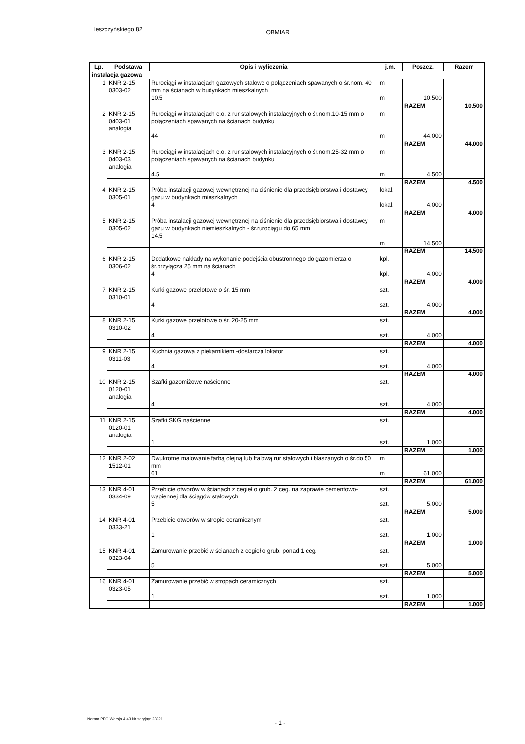leszczyńskiego 82 OBMIAR
| Lp. | Podstawa | Opis i wyliczenia | j.m. | Poszcz. | Razem |
| --- | --- | --- | --- | --- | --- |
| instalacja gazowa | | | | | |
| 1 | KNR 2-15 0303-02 | Rurociągi w instalacjach gazowych stalowe o połączeniach spawanych o śr.nom. 40 mm na ścianach w budynkach mieszkalnych 10.5 | m m | 10.500 | |
| | | | | RAZEM | 10.500 |
| 2 | KNR 2-15 0403-01 analogia | Rurociągi w instalacjach c.o. z rur stalowych instalacyjnych o śr.nom.10-15 mm o połączeniach spawanych na ścianach budynku 44 | m m | 44.000 | |
| | | | | RAZEM | 44.000 |
| 3 | KNR 2-15 0403-03 analogia | Rurociągi w instalacjach c.o. z rur stalowych instalacyjnych o śr.nom.25-32 mm o połączeniach spawanych na ścianach budynku 4.5 | m m | 4.500 | |
| | | | | RAZEM | 4.500 |
| 4 | KNR 2-15 0305-01 | Próba instalacji gazowej wewnętrznej na ciśnienie dla przedsiębiorstwa i dostawcy gazu w budynkach mieszkalnych 4 | lokal. lokal. | 4.000 | |
| | | | | RAZEM | 4.000 |
| 5 | KNR 2-15 0305-02 | Próba instalacji gazowej wewnętrznej na ciśnienie dla przedsiębiorstwa i dostawcy gazu w budynkach niemieszkalnych - śr.rurociągu do 65 mm 14.5 | m m | 14.500 | |
| | | | | RAZEM | 14.500 |
| 6 | KNR 2-15 0306-02 | Dodatkowe nakłady na wykonanie podejścia obustronnego do gazomierza o śr.przyłącza 25 mm na ścianach 4 | kpl. kpl. | 4.000 | |
| | | | | RAZEM | 4.000 |
| 7 | KNR 2-15 0310-01 | Kurki gazowe przelotowe o śr. 15 mm 4 | szt. szt. | 4.000 | |
| | | | | RAZEM | 4.000 |
| 8 | KNR 2-15 0310-02 | Kurki gazowe przelotowe o śr. 20-25 mm 4 | szt. szt. | 4.000 | |
| | | | | RAZEM | 4.000 |
| 9 | KNR 2-15 0311-03 | Kuchnia gazowa z piekarnikiem -dostarcza lokator 4 | szt. szt. | 4.000 | |
| | | | | RAZEM | 4.000 |
| 10 | KNR 2-15 0120-01 analogia | Szafki gazomiżowe naścienne 4 | szt. szt. | 4.000 | |
| | | | | RAZEM | 4.000 |
| 11 | KNR 2-15 0120-01 analogia | Szafki SKG naścienne 1 | szt. szt. | 1.000 | |
| | | | | RAZEM | 1.000 |
| 12 | KNR 2-02 1512-01 | Dwukrotne malowanie farbą olejną lub ftalową rur stalowych i blaszanych o śr.do 50 mm 61 | m m | 61.000 | |
| | | | | RAZEM | 61.000 |
| 13 | KNR 4-01 0334-09 | Przebicie otworów w ścianach z cegieł o grub. 2 ceg. na zaprawie cementowo-wapiennej dla ściągów stalowych 5 | szt. szt. | 5.000 | |
| | | | | RAZEM | 5.000 |
| 14 | KNR 4-01 0333-21 | Przebicie otworów w stropie ceramicznym 1 | szt. szt. | 1.000 | |
| | | | | RAZEM | 1.000 |
| 15 | KNR 4-01 0323-04 | Zamurowanie przebić w ścianach z cegieł o grub. ponad 1 ceg. 5 | szt. szt. | 5.000 | |
| | | | | RAZEM | 5.000 |
| 16 | KNR 4-01 0323-05 | Zamurowanie przebić w stropach ceramicznych 1 | szt. szt. | 1.000 | |
| | | | | RAZEM | 1.000 |
Norma PRO Wersja 4.43 Nr seryjny: 23321
- 1 -